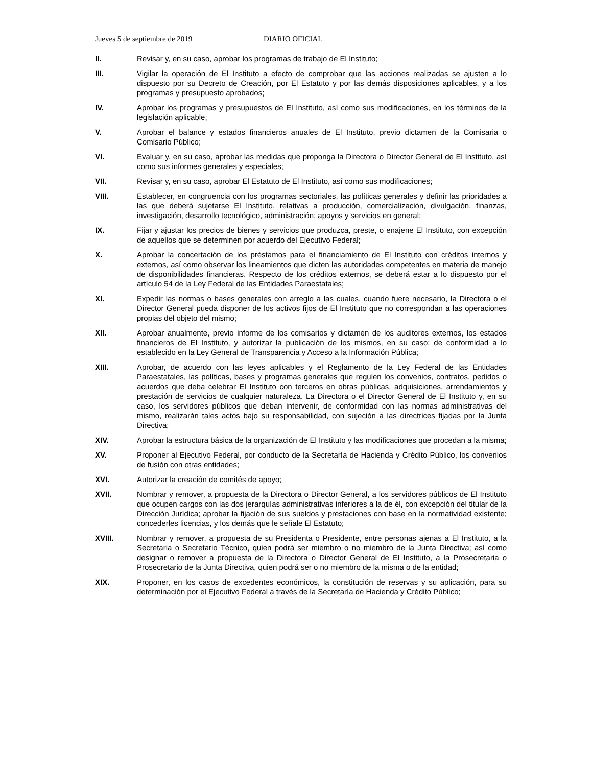Jueves 5 de septiembre de 2019 DIARIO OFICIAL
II. Revisar y, en su caso, aprobar los programas de trabajo de El Instituto;
III. Vigilar la operación de El Instituto a efecto de comprobar que las acciones realizadas se ajusten a lo dispuesto por su Decreto de Creación, por El Estatuto y por las demás disposiciones aplicables, y a los programas y presupuesto aprobados;
IV. Aprobar los programas y presupuestos de El Instituto, así como sus modificaciones, en los términos de la legislación aplicable;
V. Aprobar el balance y estados financieros anuales de El Instituto, previo dictamen de la Comisaria o Comisario Público;
VI. Evaluar y, en su caso, aprobar las medidas que proponga la Directora o Director General de El Instituto, así como sus informes generales y especiales;
VII. Revisar y, en su caso, aprobar El Estatuto de El Instituto, así como sus modificaciones;
VIII. Establecer, en congruencia con los programas sectoriales, las políticas generales y definir las prioridades a las que deberá sujetarse El Instituto, relativas a producción, comercialización, divulgación, finanzas, investigación, desarrollo tecnológico, administración; apoyos y servicios en general;
IX. Fijar y ajustar los precios de bienes y servicios que produzca, preste, o enajene El Instituto, con excepción de aquellos que se determinen por acuerdo del Ejecutivo Federal;
X. Aprobar la concertación de los préstamos para el financiamiento de El Instituto con créditos internos y externos, así como observar los lineamientos que dicten las autoridades competentes en materia de manejo de disponibilidades financieras. Respecto de los créditos externos, se deberá estar a lo dispuesto por el artículo 54 de la Ley Federal de las Entidades Paraestatales;
XI. Expedir las normas o bases generales con arreglo a las cuales, cuando fuere necesario, la Directora o el Director General pueda disponer de los activos fijos de El Instituto que no correspondan a las operaciones propias del objeto del mismo;
XII. Aprobar anualmente, previo informe de los comisarios y dictamen de los auditores externos, los estados financieros de El Instituto, y autorizar la publicación de los mismos, en su caso; de conformidad a lo establecido en la Ley General de Transparencia y Acceso a la Información Pública;
XIII. Aprobar, de acuerdo con las leyes aplicables y el Reglamento de la Ley Federal de las Entidades Paraestatales, las políticas, bases y programas generales que regulen los convenios, contratos, pedidos o acuerdos que deba celebrar El Instituto con terceros en obras públicas, adquisiciones, arrendamientos y prestación de servicios de cualquier naturaleza. La Directora o el Director General de El Instituto y, en su caso, los servidores públicos que deban intervenir, de conformidad con las normas administrativas del mismo, realizarán tales actos bajo su responsabilidad, con sujeción a las directrices fijadas por la Junta Directiva;
XIV. Aprobar la estructura básica de la organización de El Instituto y las modificaciones que procedan a la misma;
XV. Proponer al Ejecutivo Federal, por conducto de la Secretaría de Hacienda y Crédito Público, los convenios de fusión con otras entidades;
XVI. Autorizar la creación de comités de apoyo;
XVII. Nombrar y remover, a propuesta de la Directora o Director General, a los servidores públicos de El Instituto que ocupen cargos con las dos jerarquías administrativas inferiores a la de él, con excepción del titular de la Dirección Jurídica; aprobar la fijación de sus sueldos y prestaciones con base en la normatividad existente; concederles licencias, y los demás que le señale El Estatuto;
XVIII. Nombrar y remover, a propuesta de su Presidenta o Presidente, entre personas ajenas a El Instituto, a la Secretaria o Secretario Técnico, quien podrá ser miembro o no miembro de la Junta Directiva; así como designar o remover a propuesta de la Directora o Director General de El Instituto, a la Prosecretaria o Prosecretario de la Junta Directiva, quien podrá ser o no miembro de la misma o de la entidad;
XIX. Proponer, en los casos de excedentes económicos, la constitución de reservas y su aplicación, para su determinación por el Ejecutivo Federal a través de la Secretaría de Hacienda y Crédito Público;